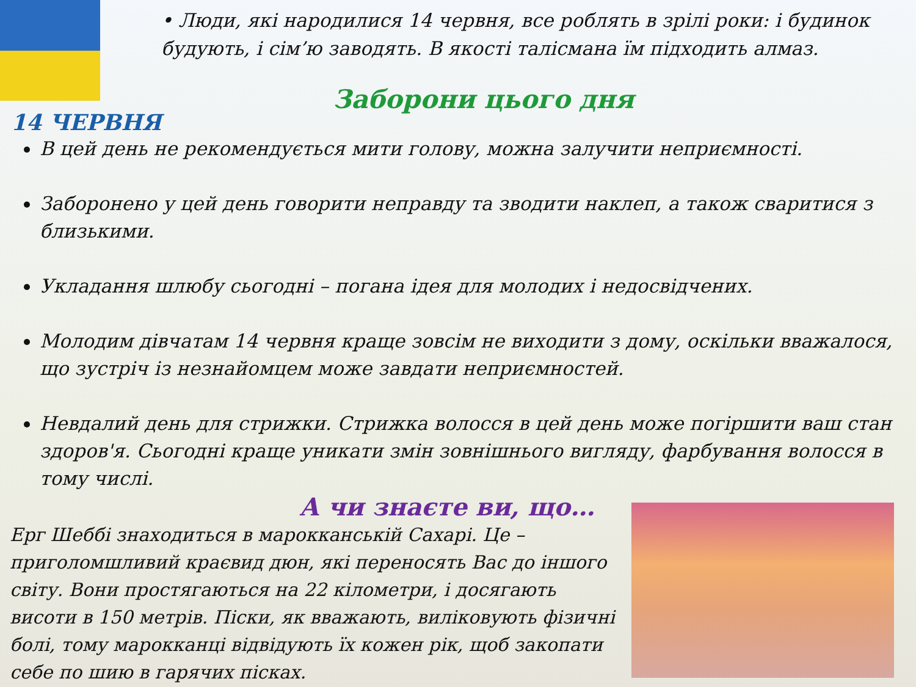• Люди, які народилися 14 червня, все роблять в зрілі роки: і будинок будують, і сім’ю заводять. В якості талісмана їм підходить алмаз.
Заборони цього дня
14 ЧЕРВНЯ
В цей день не рекомендується мити голову, можна залучити неприємності.
Заборонено у цей день говорити неправду та зводити наклеп, а також сваритися з близькими.
Укладання шлюбу сьогодні – погана ідея для молодих і недосвідчених.
Молодим дівчатам 14 червня краще зовсім не виходити з дому, оскільки вважалося, що зустріч із незнайомцем може завдати неприємностей.
Невдалий день для стрижки. Стрижка волосся в цей день може погіршити ваш стан здоров'я. Сьогодні краще уникати змін зовнішнього вигляду, фарбування волосся в тому числі.
А чи знаєте ви, що…
Ерг Шеббі знаходиться в марокканській Сахарі. Це – приголомшливий краєвид дюн, які переносять Вас до іншого світу. Вони простягаються на 22 кілометри, і досягають висоти в 150 метрів. Піски, як вважають, виліковують фізичні болі, тому марокканці відвідують їх кожен рік, щоб закопати себе по шию в гарячих пісках.